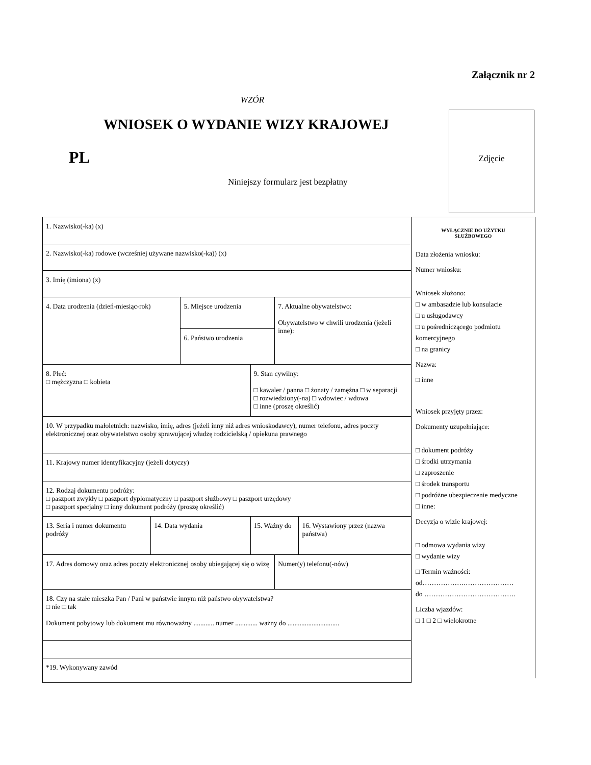Załącznik nr 2
WZÓR
WNIOSEK O WYDANIE WIZY KRAJOWEJ
PL
Niniejszy formularz jest bezpłatny
Zdjęcie
| 1. Nazwisko(-ka) (x) | | | | | |
| 2. Nazwisko(-ka) rodowe (wcześniej używane nazwisko(-ka)) (x) | | | | | |
| 3. Imię (imiona) (x) | | | | | |
| 4. Data urodzenia (dzień-miesiąc-rok) | | 5. Miejsce urodzenia | | 7. Aktualne obywatelstwo: Obywatelstwo w chwili urodzenia (jeżeli inne): | |
| | | 6. Państwo urodzenia | | | |
| 8. Płeć: □ mężczyzna □ kobieta | | | 9. Stan cywilny: □ kawaler / panna □ żonaty / zamężna □ w separacji □ rozwiedziony(-na) □ wdowiec / wdowa □ inne (proszę określić) | | |
| 10. W przypadku małoletnich: nazwisko, imię, adres (jeżeli inny niż adres wnioskodawcy), numer telefonu, adres poczty elektronicznej oraz obywatelstwo osoby sprawującej władzę rodzicielską / opiekuna prawnego | | | | | |
| 11. Krajowy numer identyfikacyjny (jeżeli dotyczy) | | | | | |
| 12. Rodzaj dokumentu podróży: □ paszport zwykły □ paszport dyplomatyczny □ paszport służbowy □ paszport urzędowy □ paszport specjalny □ inny dokument podróży (proszę określić) | | | | | |
| 13. Seria i numer dokumentu podróży | 14. Data wydania | | 15. Ważny do | | 16. Wystawiony przez (nazwa państwa) |
| 17. Adres domowy oraz adres poczty elektronicznej osoby ubiegającej się o wizę | | | | Numer(y) telefonu(-nów) | |
| 18. Czy na stałe mieszka Pan / Pani w państwie innym niż państwo obywatelstwa? □ nie □ tak Dokument pobytowy lub dokument mu równoważny ............ numer ............. ważny do .............................. | | | | | |
| *19. Wykonywany zawód | | | | | |
WYŁĄCZNIE DO UŻYTKU
SŁUŻBOWEGO
Data złożenia wniosku:
Numer wniosku:
Wniosek złożono:
□ w ambasadzie lub konsulacie
□ u usługodawcy
□ u pośredniczącego podmiotu komercyjnego
□ na granicy
Nazwa:
□ inne
Wniosek przyjęty przez:
Dokumenty uzupełniające:
□ dokument podróży
□ środki utrzymania
□ zaproszenie
□ środek transportu
□ podróżne ubezpieczenie medyczne
□ inne:
Decyzja o wizie krajowej:
□ odmowa wydania wizy
□ wydanie wizy
□ Termin ważności:
od……………….…………………
do ………………………………….
Liczba wjazdów:
□ 1 □ 2 □ wielokrotne